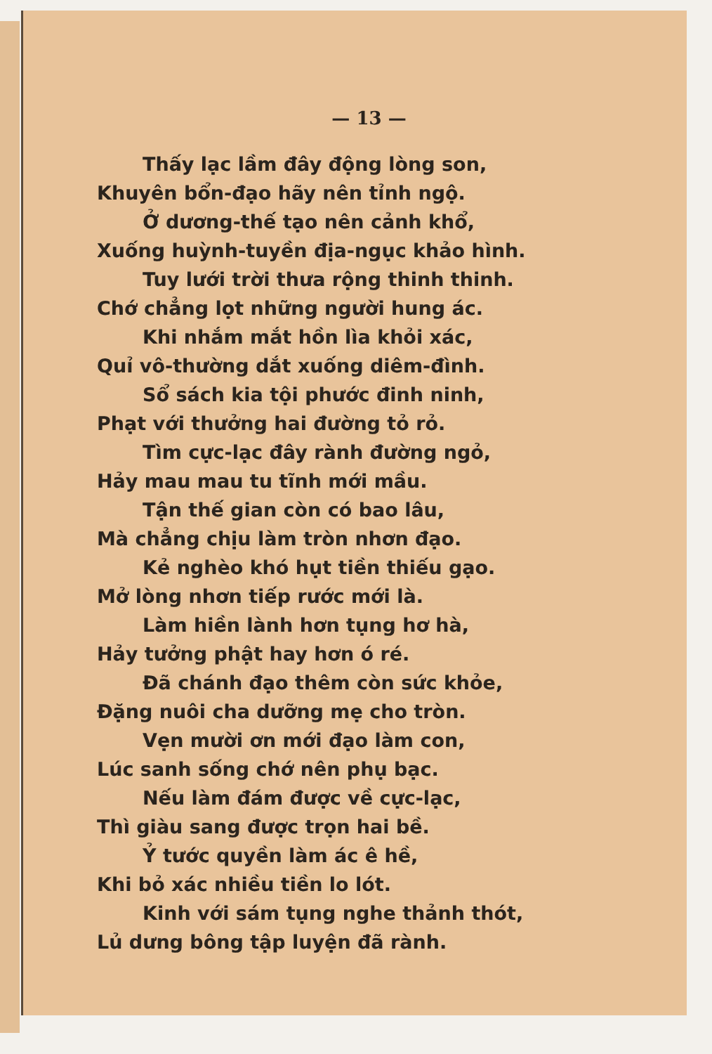— 13 —
Thấy lạc lầm đây động lòng son,
Khuyên bổn-đạo hãy nên tỉnh ngộ.
Ở dương-thế tạo nên cảnh khổ,
Xuống huỳnh-tuyền địa-ngục khảo hình.
Tuy lưới trời thưa rộng thinh thinh.
Chớ chẳng lọt những người hung ác.
Khi nhắm mắt hồn lìa khỏi xác,
Quỉ vô-thường dắt xuống diêm-đình.
Sổ sách kia tội phước đinh ninh,
Phạt với thưởng hai đường tỏ rỏ.
Tìm cực-lạc đây rành đường ngỏ,
Hảy mau mau tu tĩnh mới mầu.
Tận thế gian còn có bao lâu,
Mà chẳng chịu làm tròn nhơn đạo.
Kẻ nghèo khó hụt tiền thiếu gạo.
Mở lòng nhơn tiếp rước mới là.
Làm hiền lành hơn tụng hơ hà,
Hảy tưởng phật hay hơn ó ré.
Đã chánh đạo thêm còn sức khỏe,
Đặng nuôi cha dưỡng mẹ cho tròn.
Vẹn mười ơn mới đạo làm con,
Lúc sanh sống chớ nên phụ bạc.
Nếu làm đám được về cực-lạc,
Thì giàu sang được trọn hai bề.
Ỷ tước quyền làm ác ê hề,
Khi bỏ xác nhiều tiền lo lót.
Kinh với sám tụng nghe thảnh thót,
Lủ dưng bông tập luyện đã rành.